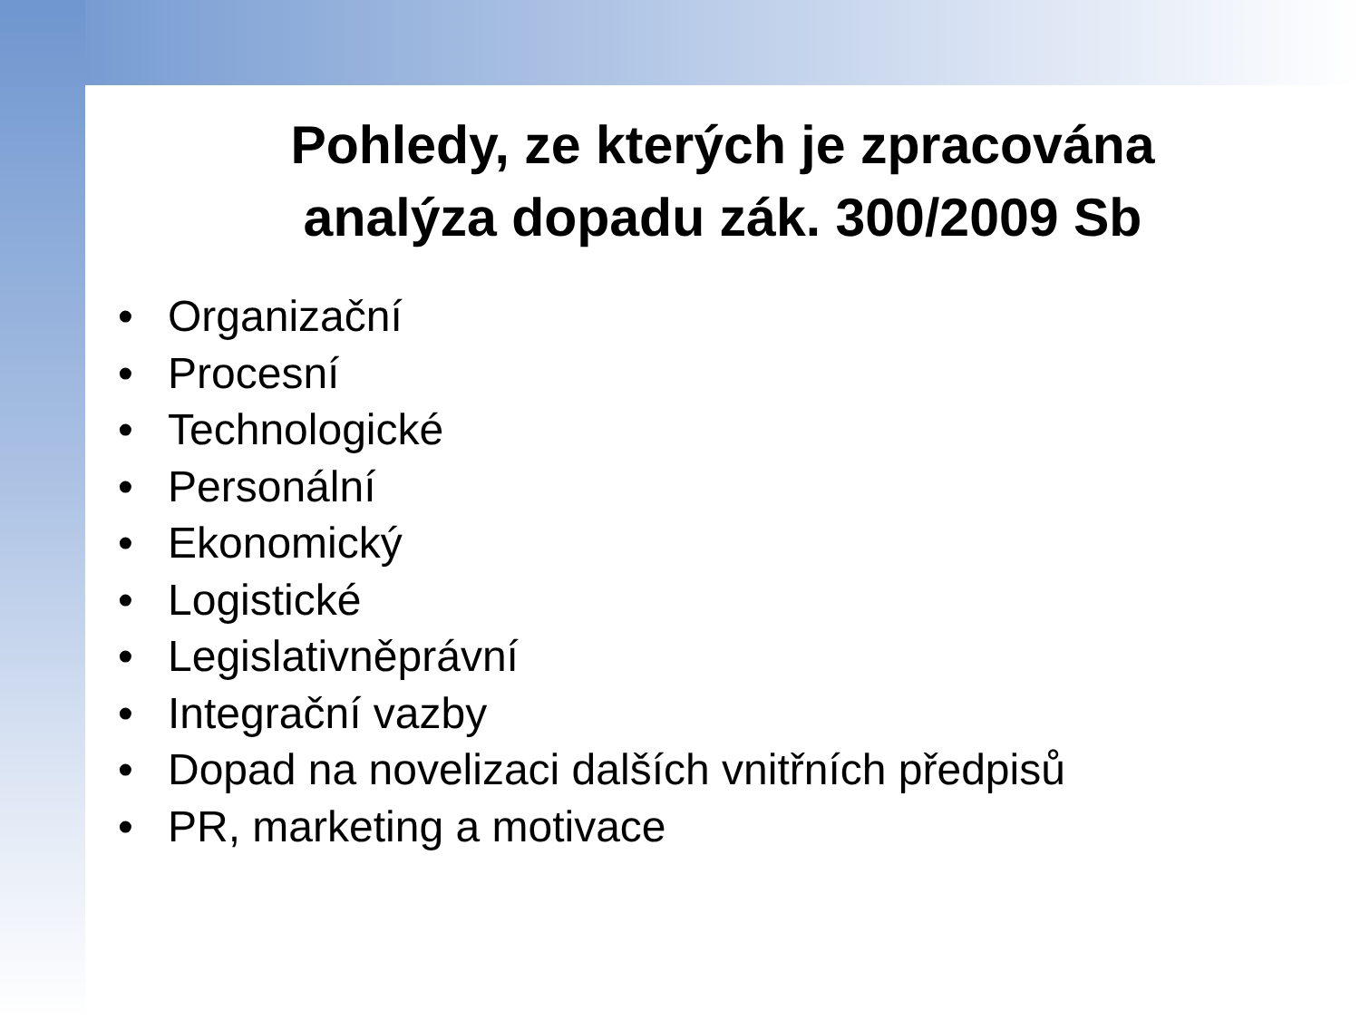Pohledy, ze kterých je zpracována
analýza dopadu zák. 300/2009 Sb
• Organizační
• Procesní
• Technologické
• Personální
• Ekonomický
• Logistické
• Legislativněprávní
• Integrační vazby
• Dopad na novelizaci dalších vnitřních předpisů
• PR, marketing a motivace